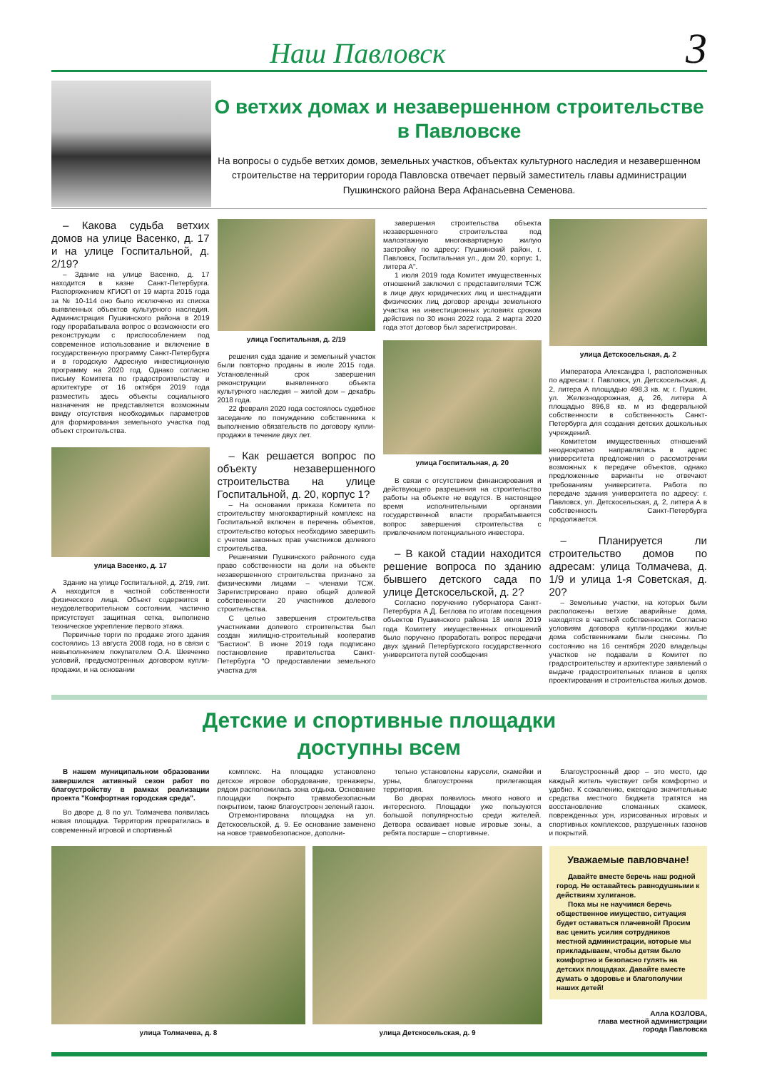Наш Павловск
3
О ветхих домах и незавершенном строительстве в Павловске
На вопросы о судьбе ветхих домов, земельных участков, объектах культурного наследия и незавершенном строительстве на территории города Павловска отвечает первый заместитель главы администрации Пушкинского района Вера Афанасьевна Семенова.
– Какова судьба ветхих домов на улице Васенко, д. 17 и на улице Госпитальной, д. 2/19?
– Здание на улице Васенко, д. 17 находится в казне Санкт-Петербурга. Распоряжением КГИОП от 19 марта 2015 года за № 10-114 оно было исключено из списка выявленных объектов культурного наследия. Администрация Пушкинского района в 2019 году прорабатывала вопрос о возможности его реконструкции с приспособлением под современное использование и включение в государственную программу Санкт-Петербурга и в городскую Адресную инвестиционную программу на 2020 год. Однако согласно письму Комитета по градостроительству и архитектуре от 16 октября 2019 года разместить здесь объекты социального назначения не представляется возможным ввиду отсутствия необходимых параметров для формирования земельного участка под объект строительства.
улица Васенко, д. 17
Здание на улице Госпитальной, д. 2/19, лит. А находится в частной собственности физического лица. Объект содержится в неудовлетворительном состоянии, частично присутствует защитная сетка, выполнено техническое укрепление первого этажа.
Первичные торги по продаже этого здания состоялись 13 августа 2008 года, но в связи с невыполнением покупателем О.А. Шевченко условий, предусмотренных договором купли-продажи, и на основании
улица Госпитальная, д. 2/19
решения суда здание и земельный участок были повторно проданы в июле 2015 года. Установленный срок завершения реконструкции выявленного объекта культурного наследия – жилой дом – декабрь 2018 года.
22 февраля 2020 года состоялось судебное заседание по понуждению собственника к выполнению обязательств по договору купли-продажи в течение двух лет.
– Как решается вопрос по объекту незавершенного строительства на улице Госпитальной, д. 20, корпус 1?
– На основании приказа Комитета по строительству многоквартирный комплекс на Госпитальной включен в перечень объектов, строительство которых необходимо завершить с учетом законных прав участников долевого строительства.
Решениями Пушкинского районного суда право собственности на доли на объекте незавершенного строительства признано за физическими лицами – членами ТСЖ. Зарегистрировано право общей долевой собственности 20 участников долевого строительства.
С целью завершения строительства участниками долевого строительства был создан жилищно-строительный кооператив "Бастион". В июне 2019 года подписано постановление правительства Санкт-Петербурга "О предоставлении земельного участка для
завершения строительства объекта незавершенного строительства под малоэтажную многоквартирную жилую застройку по адресу: Пушкинский район, г. Павловск, Госпитальная ул., дом 20, корпус 1, литера А".
1 июля 2019 года Комитет имущественных отношений заключил с представителями ТСЖ в лице двух юридических лиц и шестнадцати физических лиц договор аренды земельного участка на инвестиционных условиях сроком действия по 30 июня 2022 года. 2 марта 2020 года этот договор был зарегистрирован.
улица Госпитальная, д. 20
В связи с отсутствием финансирования и действующего разрешения на строительство работы на объекте не ведутся. В настоящее время исполнительными органами государственной власти прорабатывается вопрос завершения строительства с привлечением потенциального инвестора.
– В какой стадии находится решение вопроса по зданию бывшего детского сада по улице Детскосельской, д. 2?
Согласно поручению губернатора Санкт-Петербурга А.Д. Беглова по итогам посещения объектов Пушкинского района 18 июля 2019 года Комитету имущественных отношений было поручено проработать вопрос передачи двух зданий Петербургского государственного университета путей сообщения
улица Детскосельская, д. 2
Императора Александра I, расположенных по адресам: г. Павловск, ул. Детскосельская, д. 2, литера А площадью 498,3 кв. м; г. Пушкин, ул. Железнодорожная, д. 26, литера А площадью 896,8 кв. м из федеральной собственности в собственность Санкт-Петербурга для создания детских дошкольных учреждений.
Комитетом имущественных отношений неоднократно направлялись в адрес университета предложения о рассмотрении возможных к передаче объектов, однако предложенные варианты не отвечают требованиям университета. Работа по передаче здания университета по адресу: г. Павловск, ул. Детскосельская, д. 2, литера А в собственность Санкт-Петербурга продолжается.
– Планируется ли строительство домов по адресам: улица Толмачева, д. 1/9 и улица 1-я Советская, д. 20?
– Земельные участки, на которых были расположены ветхие аварийные дома, находятся в частной собственности. Согласно условиям договора купли-продажи жилые дома собственниками были снесены. По состоянию на 16 сентября 2020 владельцы участков не подавали в Комитет по градостроительству и архитектуре заявлений о выдаче градостроительных планов в целях проектирования и строительства жилых домов.
Детские и спортивные площадки
доступны всем
В нашем муниципальном образовании завершился активный сезон работ по благоустройству в рамках реализации проекта "Комфортная городская среда".
Во дворе д. 8 по ул. Толмачева появилась новая площадка. Территория превратилась в современный игровой и спортивный
комплекс. На площадке установлено детское игровое оборудование, тренажеры, рядом расположилась зона отдыха. Основание площадки покрыто травмобезопасным покрытием, также благоустроен зеленый газон.
Отремонтирована площадка на ул. Детскосельской, д. 9. Ее основание заменено на новое травмобезопасное, дополни-
тельно установлены карусели, скамейки и урны, благоустроена прилегающая территория.
Во дворах появилось много нового и интересного. Площадки уже пользуются большой популярностью среди жителей. Детвора осваивает новые игровые зоны, а ребята постарше – спортивные.
Благоустроенный двор – это место, где каждый житель чувствует себя комфортно и удобно. К сожалению, ежегодно значительные средства местного бюджета тратятся на восстановление сломанных скамеек, поврежденных урн, изрисованных игровых и спортивных комплексов, разрушенных газонов и покрытий.
улица Толмачева, д. 8 улица Детскосельская, д. 9
Уважаемые павловчане!
Давайте вместе беречь наш родной город. Не оставайтесь равнодушными к действиям хулиганов.
Пока мы не научимся беречь общественное имущество, ситуация будет оставаться плачевной! Просим вас ценить усилия сотрудников местной администрации, которые мы прикладываем, чтобы детям было комфортно и безопасно гулять на детских площадках. Давайте вместе думать о здоровье и благополучии наших детей!
Алла КОЗЛОВА,
глава местной администрации
города Павловска